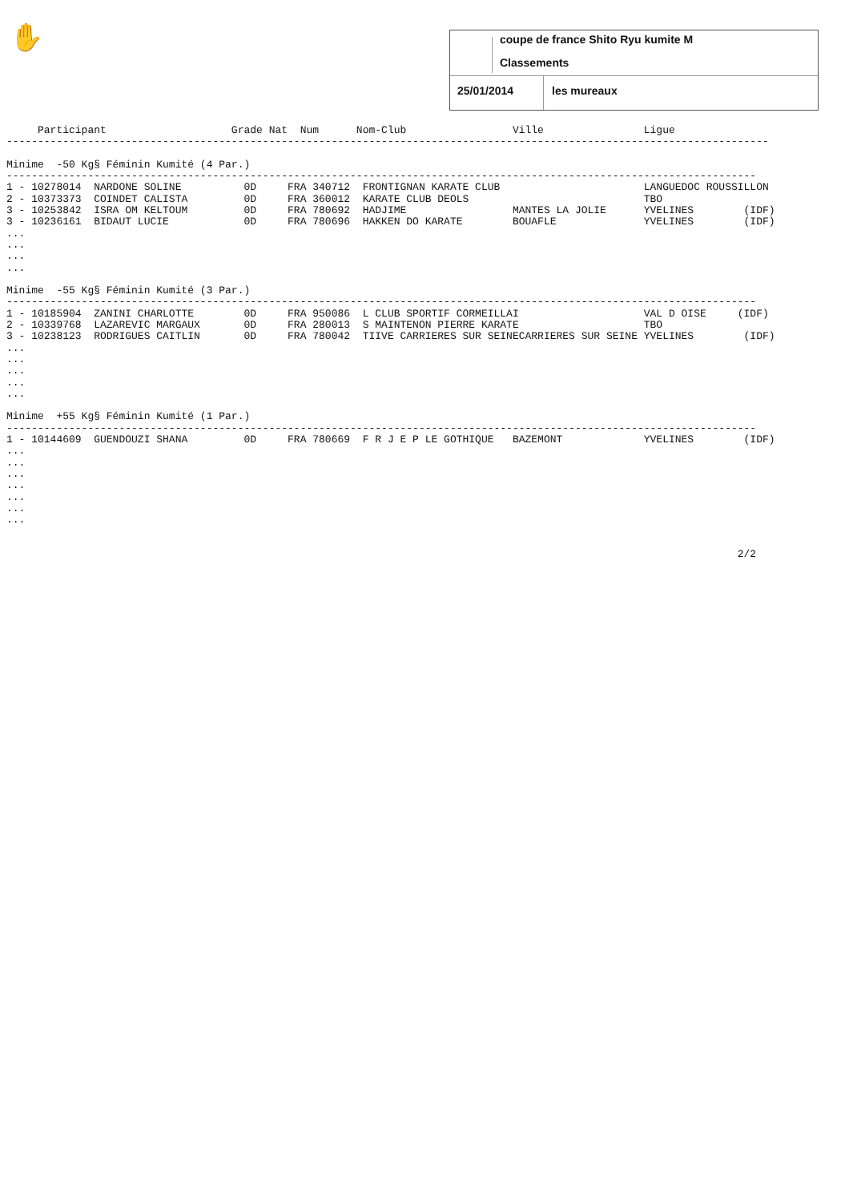✋
coupe de france Shito Ryu kumite M
Classements
25/01/2014 les mureaux
     Participant                    Grade Nat  Num      Nom-Club                 Ville                Ligue
--------------------------------------------------------------------------------------------------------------------------

Minime  -50 Kg§ Féminin Kumité (4 Par.)
------------------------------------------------------------------------------------------------------------------------
1 - 10278014  NARDONE SOLINE          0D     FRA 340712  FRONTIGNAN KARATE CLUB                       LANGUEDOC ROUSSILLON
2 - 10373373  COINDET CALISTA         0D     FRA 360012  KARATE CLUB DEOLS                            TBO
3 - 10253842  ISRA OM KELTOUM         0D     FRA 780692  HADJIME                 MANTES LA JOLIE      YVELINES        (IDF)
3 - 10236161  BIDAUT LUCIE            0D     FRA 780696  HAKKEN DO KARATE        BOUAFLE              YVELINES        (IDF)
...
...
...
...

Minime  -55 Kg§ Féminin Kumité (3 Par.)
------------------------------------------------------------------------------------------------------------------------
1 - 10185904  ZANINI CHARLOTTE        0D     FRA 950086  L CLUB SPORTIF CORMEILLAI                    VAL D OISE     (IDF)
2 - 10339768  LAZAREVIC MARGAUX       0D     FRA 280013  S MAINTENON PIERRE KARATE                    TBO
3 - 10238123  RODRIGUES CAITLIN       0D     FRA 780042  TIIVE CARRIERES SUR SEINECARRIERES SUR SEINE YVELINES        (IDF)
...
...
...
...
...

Minime  +55 Kg§ Féminin Kumité (1 Par.)
------------------------------------------------------------------------------------------------------------------------
1 - 10144609  GUENDOUZI SHANA         0D     FRA 780669  F R J E P LE GOTHIQUE   BAZEMONT             YVELINES        (IDF)
...
...
...
...
...
...
...


                                                                                                                     2/2